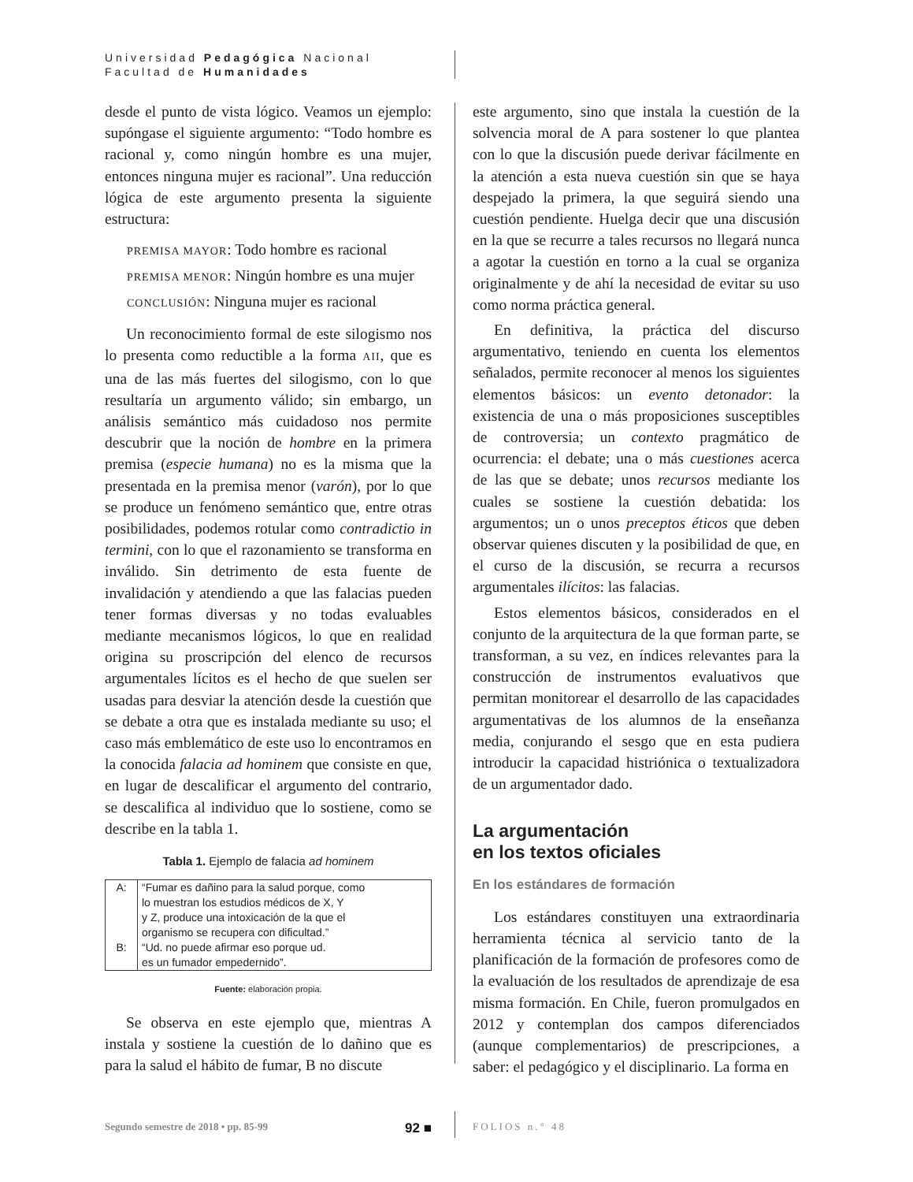Universidad Pedagógica Nacional
Facultad de Humanidades
desde el punto de vista lógico. Veamos un ejemplo: supóngase el siguiente argumento: “Todo hombre es racional y, como ningún hombre es una mujer, entonces ninguna mujer es racional”. Una reducción lógica de este argumento presenta la siguiente estructura:
PREMISA MAYOR: Todo hombre es racional
PREMISA MENOR: Ningún hombre es una mujer
CONCLUSIÓN: Ninguna mujer es racional
Un reconocimiento formal de este silogismo nos lo presenta como reductible a la forma AII, que es una de las más fuertes del silogismo, con lo que resultaría un argumento válido; sin embargo, un análisis semántico más cuidadoso nos permite descubrir que la noción de hombre en la primera premisa (especie humana) no es la misma que la presentada en la premisa menor (varón), por lo que se produce un fenómeno semántico que, entre otras posibilidades, podemos rotular como contradictio in termini, con lo que el razonamiento se transforma en inválido. Sin detrimento de esta fuente de invalidación y atendiendo a que las falacias pueden tener formas diversas y no todas evaluables mediante mecanismos lógicos, lo que en realidad origina su proscripción del elenco de recursos argumentales lícitos es el hecho de que suelen ser usadas para desviar la atención desde la cuestión que se debate a otra que es instalada mediante su uso; el caso más emblemático de este uso lo encontramos en la conocida falacia ad hominem que consiste en que, en lugar de descalificar el argumento del contrario, se descalifica al individuo que lo sostiene, como se describe en la tabla 1.
Tabla 1. Ejemplo de falacia ad hominem
| A: | “Fumar es dañino para la salud porque, como lo muestran los estudios médicos de X, Y y Z, produce una intoxicación de la que el organismo se recupera con dificultad.” |
| B: | “Ud. no puede afirmar eso porque ud. es un fumador empedernido”. |
Fuente: elaboración propia.
Se observa en este ejemplo que, mientras A instala y sostiene la cuestión de lo dañino que es para la salud el hábito de fumar, B no discute
este argumento, sino que instala la cuestión de la solvencia moral de A para sostener lo que plantea con lo que la discusión puede derivar fácilmente en la atención a esta nueva cuestión sin que se haya despejado la primera, la que seguirá siendo una cuestión pendiente. Huelga decir que una discusión en la que se recurre a tales recursos no llegará nunca a agotar la cuestión en torno a la cual se organiza originalmente y de ahí la necesidad de evitar su uso como norma práctica general.
En definitiva, la práctica del discurso argumentativo, teniendo en cuenta los elementos señalados, permite reconocer al menos los siguientes elementos básicos: un evento detonador: la existencia de una o más proposiciones susceptibles de controversia; un contexto pragmático de ocurrencia: el debate; una o más cuestiones acerca de las que se debate; unos recursos mediante los cuales se sostiene la cuestión debatida: los argumentos; un o unos preceptos éticos que deben observar quienes discuten y la posibilidad de que, en el curso de la discusión, se recurra a recursos argumentales ilícitos: las falacias.
Estos elementos básicos, considerados en el conjunto de la arquitectura de la que forman parte, se transforman, a su vez, en índices relevantes para la construcción de instrumentos evaluativos que permitan monitorear el desarrollo de las capacidades argumentativas de los alumnos de la enseñanza media, conjurando el sesgo que en esta pudiera introducir la capacidad histriónica o textualizadora de un argumentador dado.
La argumentación
en los textos oficiales
En los estándares de formación
Los estándares constituyen una extraordinaria herramienta técnica al servicio tanto de la planificación de la formación de profesores como de la evaluación de los resultados de aprendizaje de esa misma formación. En Chile, fueron promulgados en 2012 y contemplan dos campos diferenciados (aunque complementarios) de prescripciones, a saber: el pedagógico y el disciplinario. La forma en
Segundo semestre de 2018 • pp. 85-99 92 ■
FOLIOS n.° 48